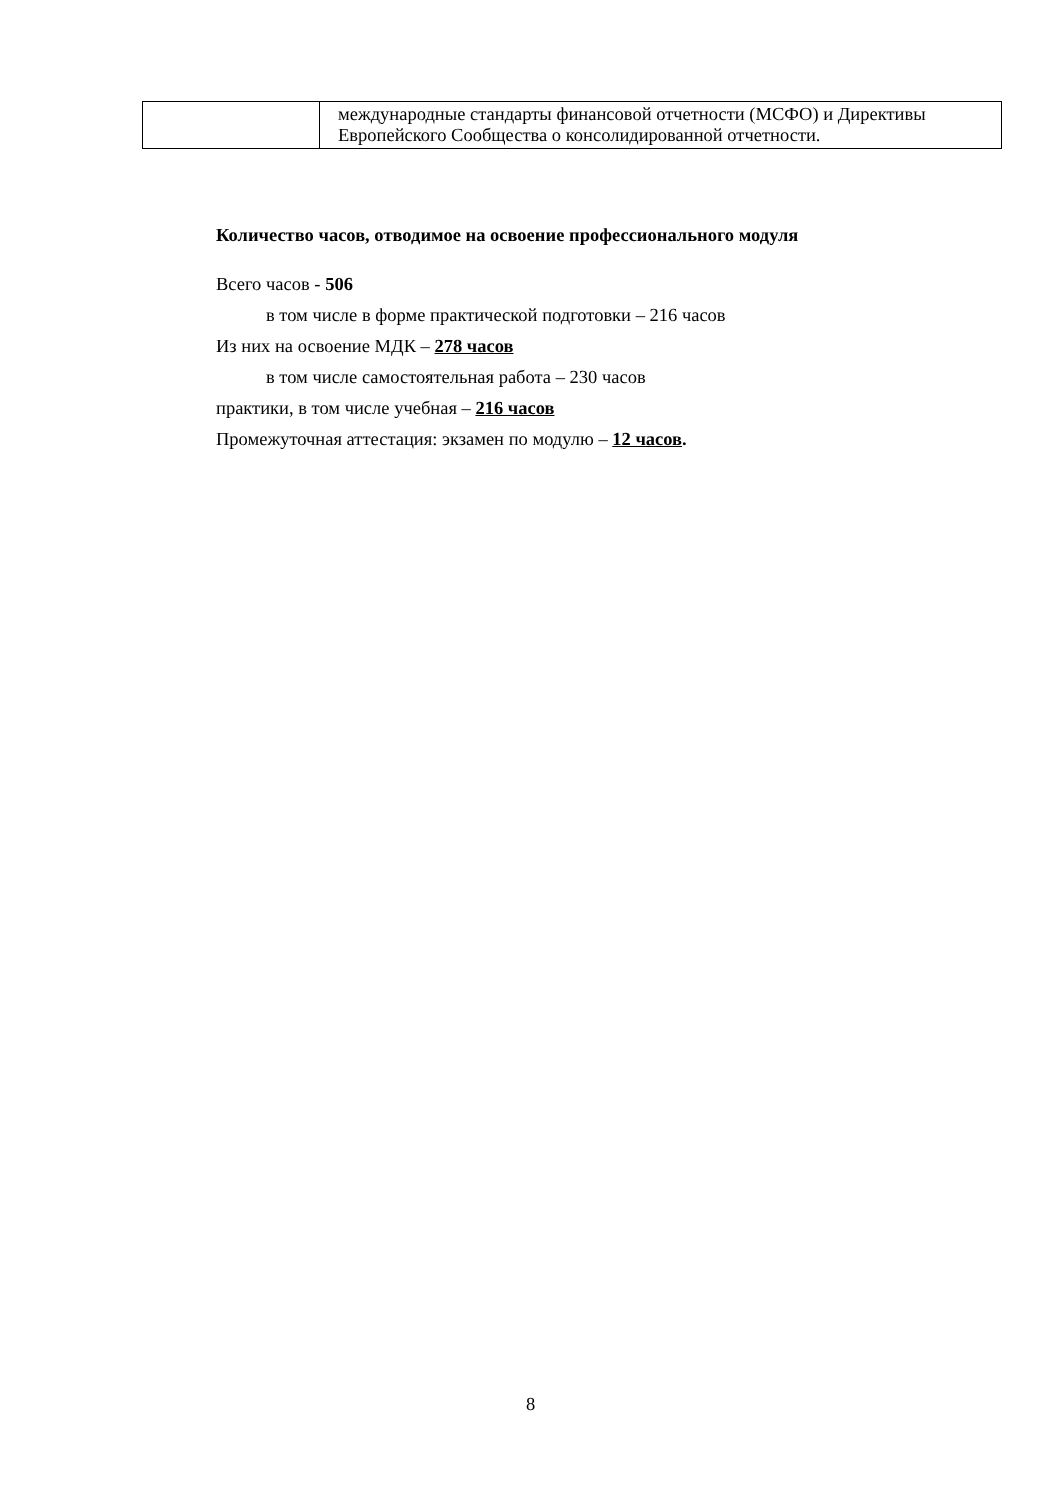| | международные стандарты финансовой отчетности (МСФО) и Директивы Европейского Сообщества о консолидированной отчетности. |
Количество часов, отводимое на освоение профессионального модуля
Всего часов - 506
в том числе в форме практической подготовки – 216 часов
Из них на освоение МДК – 278 часов
в том числе самостоятельная работа – 230 часов
практики, в том числе учебная – 216 часов
Промежуточная аттестация: экзамен по модулю – 12 часов.
8